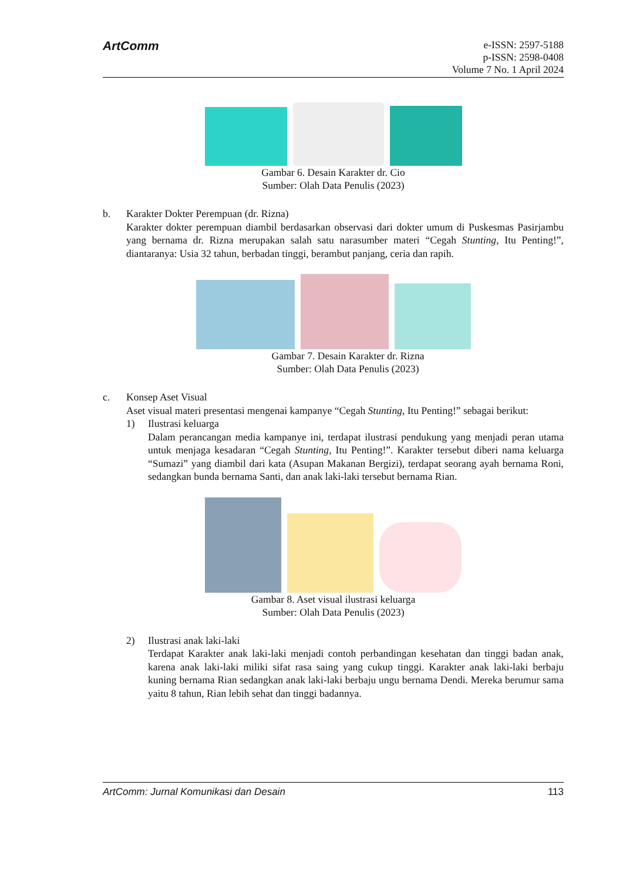ArtComm
e-ISSN: 2597-5188
p-ISSN: 2598-0408
Volume 7 No. 1 April 2024
Gambar 6. Desain Karakter dr. Cio
Sumber: Olah Data Penulis (2023)
b. Karakter Dokter Perempuan (dr. Rizna)
Karakter dokter perempuan diambil berdasarkan observasi dari dokter umum di Puskesmas Pasirjambu yang bernama dr. Rizna merupakan salah satu narasumber materi “Cegah Stunting, Itu Penting!”, diantaranya: Usia 32 tahun, berbadan tinggi, berambut panjang, ceria dan rapih.
Gambar 7. Desain Karakter dr. Rizna
Sumber: Olah Data Penulis (2023)
c. Konsep Aset Visual
Aset visual materi presentasi mengenai kampanye “Cegah Stunting, Itu Penting!” sebagai berikut:
1) Ilustrasi keluarga
Dalam perancangan media kampanye ini, terdapat ilustrasi pendukung yang menjadi peran utama untuk menjaga kesadaran “Cegah Stunting, Itu Penting!”. Karakter tersebut diberi nama keluarga “Sumazi” yang diambil dari kata (Asupan Makanan Bergizi), terdapat seorang ayah bernama Roni, sedangkan bunda bernama Santi, dan anak laki-laki tersebut bernama Rian.
Gambar 8. Aset visual ilustrasi keluarga
Sumber: Olah Data Penulis (2023)
2) Ilustrasi anak laki-laki
Terdapat Karakter anak laki-laki menjadi contoh perbandingan kesehatan dan tinggi badan anak, karena anak laki-laki miliki sifat rasa saing yang cukup tinggi. Karakter anak laki-laki berbaju kuning bernama Rian sedangkan anak laki-laki berbaju ungu bernama Dendi. Mereka berumur sama yaitu 8 tahun, Rian lebih sehat dan tinggi badannya.
ArtComm: Jurnal Komunikasi dan Desain 113